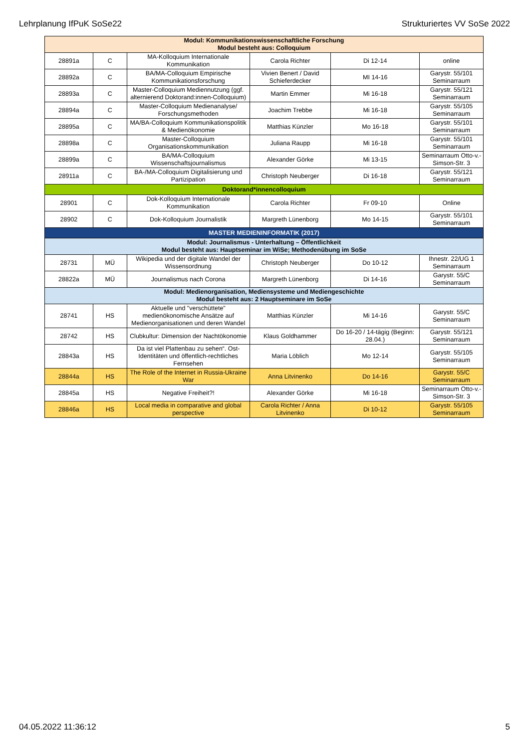Lehrplanung IfPuK SoSe22 Strukturiertes VV SoSe 2022
| Modul: Kommunikationswissenschaftliche Forschung Modul besteht aus: Colloquium | | | | | |
| 28891a | C | MA-Kolloquium Internationale Kommunikation | Carola Richter | Di 12-14 | online |
| 28892a | C | BA/MA-Colloquium Empirische Kommunikationsforschung | Vivien Benert / David Schieferdecker | MI 14-16 | Garystr. 55/101 Seminarraum |
| 28893a | C | Master-Colloquium Mediennutzung (ggf. alternierend Doktorand:innen-Colloquium) | Martin Emmer | Mi 16-18 | Garystr. 55/121 Seminarraum |
| 28894a | C | Master-Colloquium Medienanalyse/ Forschungsmethoden | Joachim Trebbe | Mi 16-18 | Garystr. 55/105 Seminarraum |
| 28895a | C | MA/BA-Colloquium Kommunikationspolitik & Medienökonomie | Matthias Künzler | Mo 16-18 | Garystr. 55/101 Seminarraum |
| 28898a | C | Master-Colloquium Organisationskommunikation | Juliana Raupp | Mi 16-18 | Garystr. 55/101 Seminarraum |
| 28899a | C | BA/MA-Colloquium Wissenschaftsjournalismus | Alexander Görke | Mi 13-15 | Seminarraum Otto-v.-Simson-Str. 3 |
| 28911a | C | BA-/MA-Colloquium Digitalisierung und Partizipation | Christoph Neuberger | Di 16-18 | Garystr. 55/121 Seminarraum |
| Doktorand*innencolloquium | | | | | |
| 28901 | C | Dok-Kolloquium Internationale Kommunikation | Carola Richter | Fr 09-10 | Online |
| 28902 | C | Dok-Kolloquium Journalistik | Margreth Lünenborg | Mo 14-15 | Garystr. 55/101 Seminarraum |
| MASTER MEDIENINFORMATIK (2017) | | | | | |
| Modul: Journalismus - Unterhaltung – Öffentlichkeit Modul besteht aus: Hauptseminar im WiSe; Methodenübung im SoSe | | | | | |
| 28731 | MÜ | Wikipedia und der digitale Wandel der Wissensordnung | Christoph Neuberger | Do 10-12 | Ihnestr. 22/UG 1 Seminarraum |
| 28822a | MÜ | Journalismus nach Corona | Margreth Lünenborg | Di 14-16 | Garystr. 55/C Seminarraum |
| Modul: Medienorganisation, Mediensysteme und Mediengeschichte Modul besteht aus: 2 Hauptseminare im SoSe | | | | | |
| 28741 | HS | Aktuelle und "verschüttete" medienökonomische Ansätze auf Medienorganisationen und deren Wandel | Matthias Künzler | Mi 14-16 | Garystr. 55/C Seminarraum |
| 28742 | HS | Clubkultur: Dimension der Nachtökonomie | Klaus Goldhammer | Do 16-20 / 14-tägig (Beginn: 28.04.) | Garystr. 55/121 Seminarraum |
| 28843a | HS | Da ist viel Plattenbau zu sehen“. Ost-Identitäten und öffentlich-rechtliches Fernsehen | Maria Löblich | Mo 12-14 | Garystr. 55/105 Seminarraum |
| 28844a | HS | The Role of the Internet in Russia-Ukraine War | Anna Litvinenko | Do 14-16 | Garystr. 55/C Seminarraum |
| 28845a | HS | Negative Freiheit?! | Alexander Görke | Mi 16-18 | Seminarraum Otto-v.-Simson-Str. 3 |
| 28846a | HS | Local media in comparative and global perspective | Carola Richter / Anna Litvinenko | Di 10-12 | Garystr. 55/105 Seminarraum |
04.05.2022 11:36:12 5